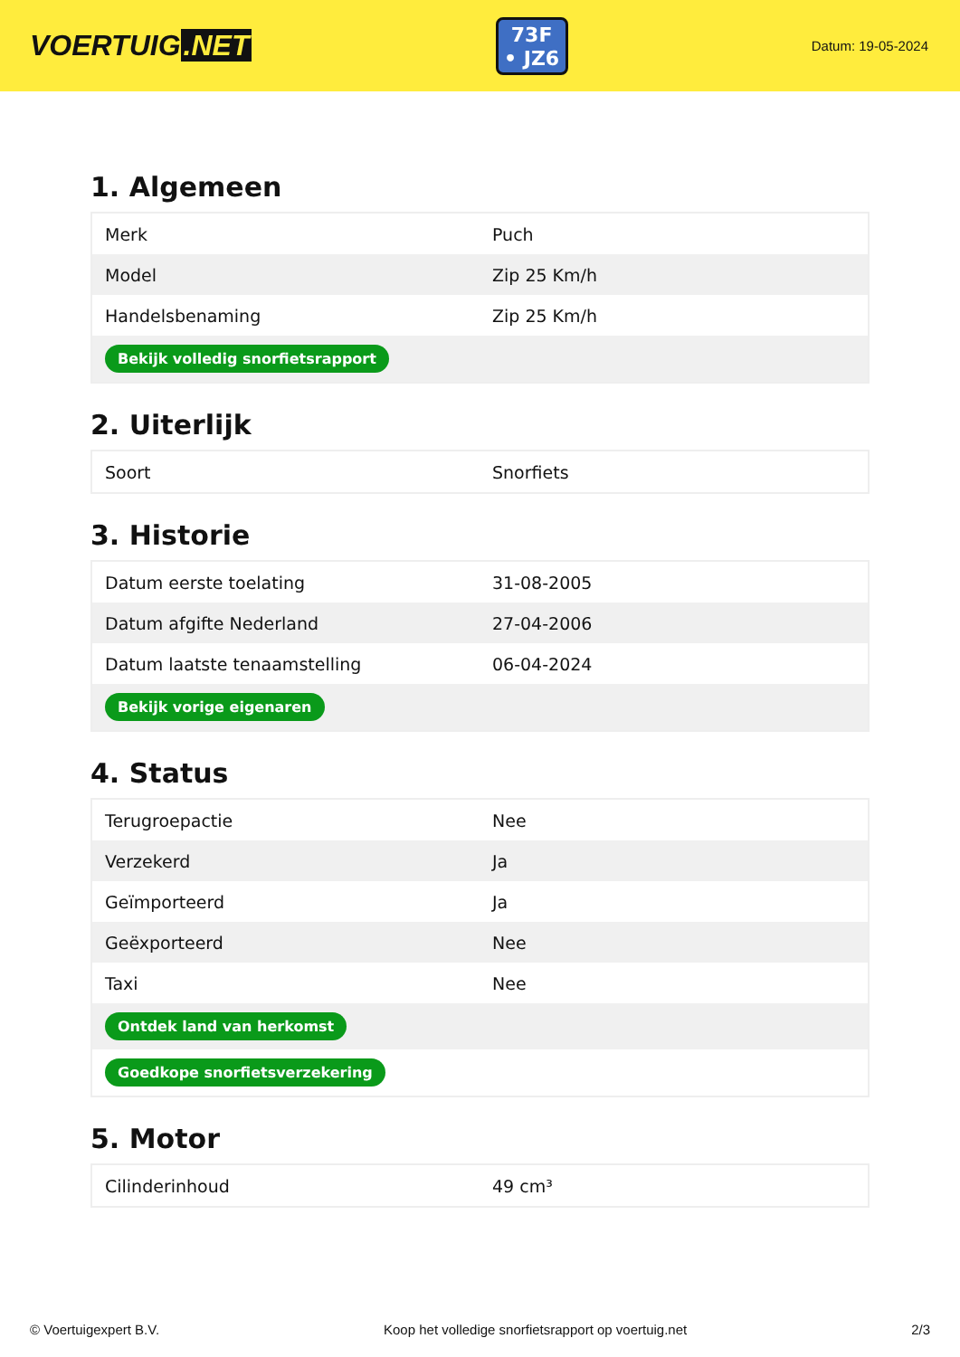VOERTUIG.NET
73F
• JZ6
Datum: 19-05-2024
1. Algemeen
| Merk | Puch |
| Model | Zip 25 Km/h |
| Handelsbenaming | Zip 25 Km/h |
| Bekijk volledig snorfietsrapport | |
2. Uiterlijk
| Soort | Snorfiets |
3. Historie
| Datum eerste toelating | 31-08-2005 |
| Datum afgifte Nederland | 27-04-2006 |
| Datum laatste tenaamstelling | 06-04-2024 |
| Bekijk vorige eigenaren | |
4. Status
| Terugroepactie | Nee |
| Verzekerd | Ja |
| Geïmporteerd | Ja |
| Geëxporteerd | Nee |
| Taxi | Nee |
| Ontdek land van herkomst | |
| Goedkope snorfietsverzekering | |
5. Motor
| Cilinderinhoud | 49 cm³ |
© Voertuigexpert B.V. Koop het volledige snorfietsrapport op voertuig.net 2/3